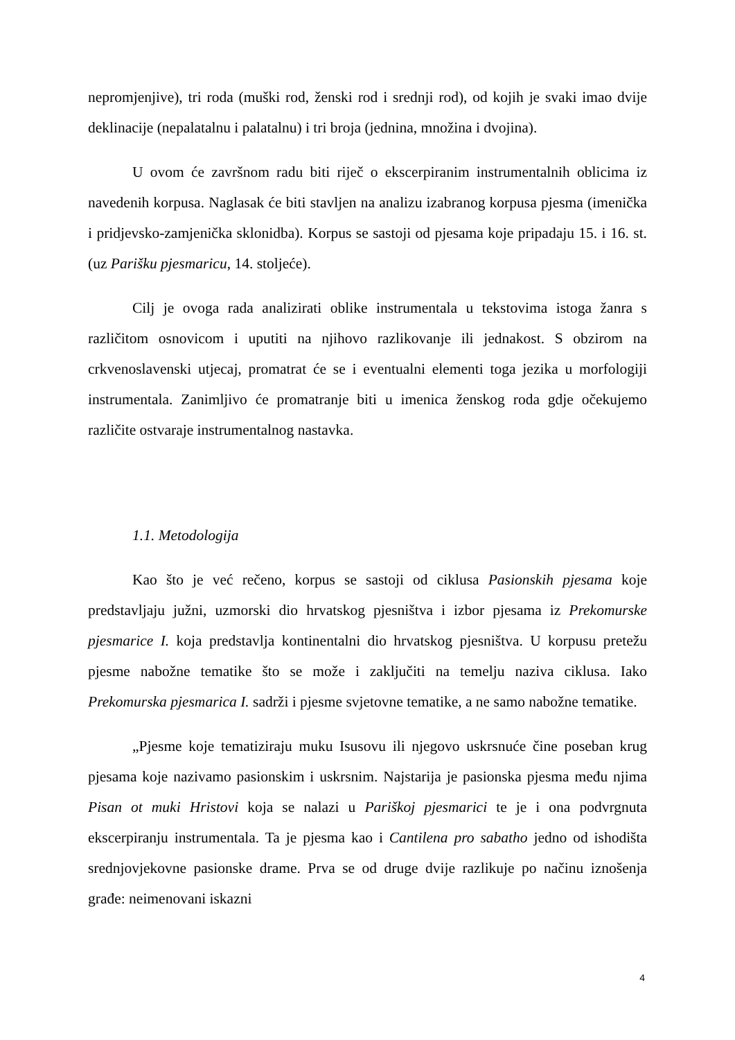nepromjenjive), tri roda (muški rod, ženski rod i srednji rod), od kojih je svaki imao dvije deklinacije (nepalatalnu i palatalnu) i tri broja (jednina, množina i dvojina).
U ovom će završnom radu biti riječ o ekscerpiranim instrumentalnih oblicima iz navedenih korpusa. Naglasak će biti stavljen na analizu izabranog korpusa pjesma (imenička i pridjevsko-zamjenička sklonidba). Korpus se sastoji od pjesama koje pripadaju 15. i 16. st. (uz Parišku pjesmaricu, 14. stoljeće).
Cilj je ovoga rada analizirati oblike instrumentala u tekstovima istoga žanra s različitom osnovicom i uputiti na njihovo razlikovanje ili jednakost. S obzirom na crkvenoslavenski utjecaj, promatrat će se i eventualni elementi toga jezika u morfologiji instrumentala. Zanimljivo će promatranje biti u imenica ženskog roda gdje očekujemo različite ostvaraje instrumentalnog nastavka.
1.1. Metodologija
Kao što je već rečeno, korpus se sastoji od ciklusa Pasionskih pjesama koje predstavljaju južni, uzmorski dio hrvatskog pjesništva i izbor pjesama iz Prekomurske pjesmarice I. koja predstavlja kontinentalni dio hrvatskog pjesništva. U korpusu pretežu pjesme nabožne tematike što se može i zaključiti na temelju naziva ciklusa. Iako Prekomurska pjesmarica I. sadrži i pjesme svjetovne tematike, a ne samo nabožne tematike.
„Pjesme koje tematiziraju muku Isusovu ili njegovo uskrsnuće čine poseban krug pjesama koje nazivamo pasionskim i uskrsnim. Najstarija je pasionska pjesma među njima Pisan ot muki Hristovi koja se nalazi u Pariškoj pjesmarici te je i ona podvrgnuta ekscerpiranju instrumentala. Ta je pjesma kao i Cantilena pro sabatho jedno od ishodišta srednjovjekovne pasionske drame. Prva se od druge dvije razlikuje po načinu iznošenja građe: neimenovani iskazni
4